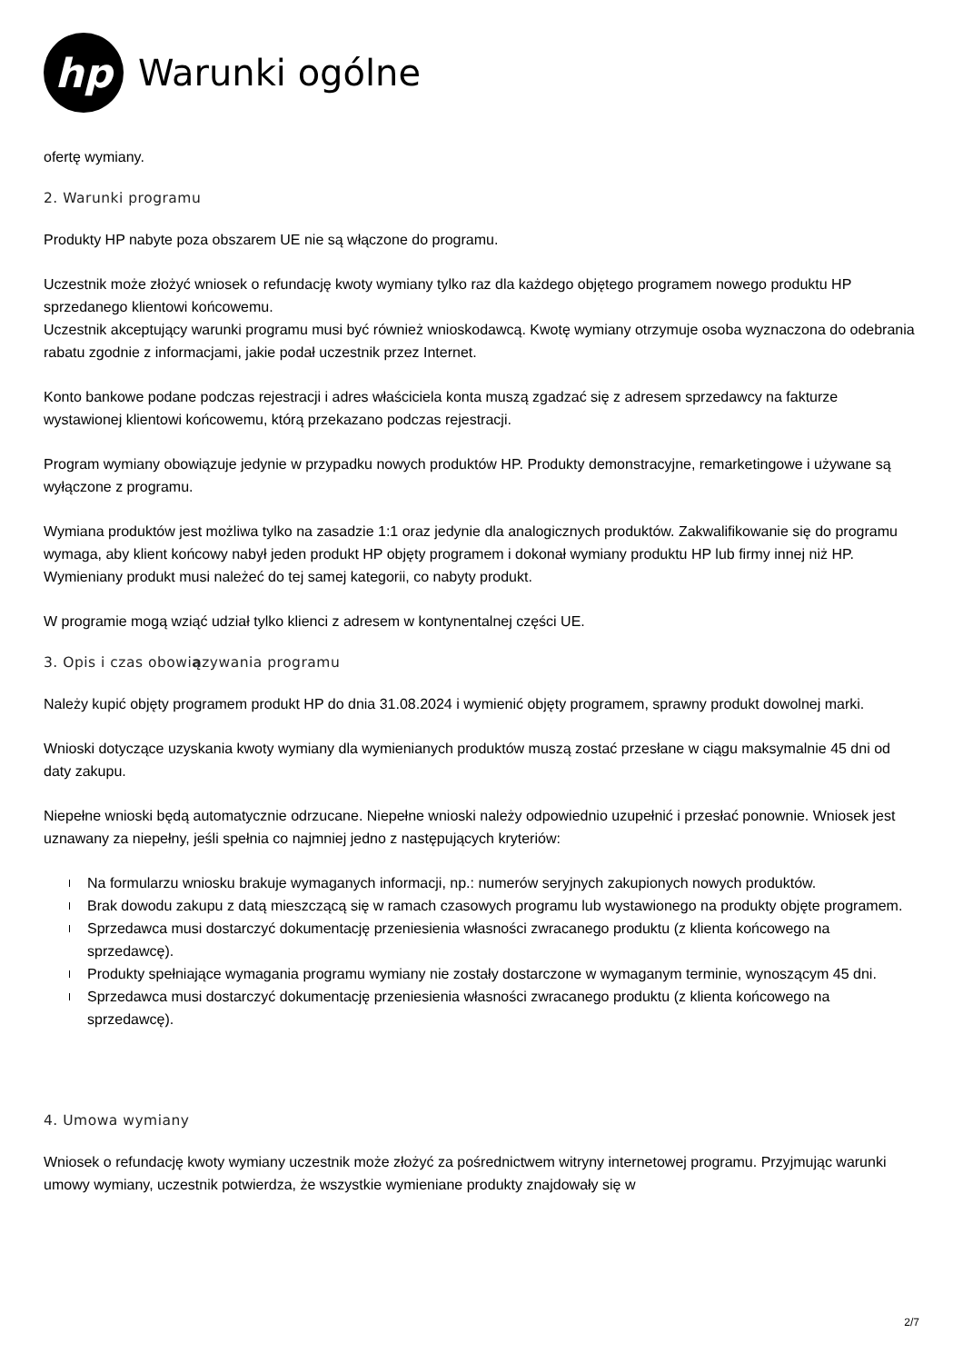hp
Warunki ogólne
ofertę wymiany.
2. Warunki programu
Produkty HP nabyte poza obszarem UE nie są włączone do programu.
Uczestnik może złożyć wniosek o refundację kwoty wymiany tylko raz dla każdego objętego programem nowego produktu HP sprzedanego klientowi końcowemu.
Uczestnik akceptujący warunki programu musi być również wnioskodawcą. Kwotę wymiany otrzymuje osoba wyznaczona do odebrania rabatu zgodnie z informacjami, jakie podał uczestnik przez Internet.
Konto bankowe podane podczas rejestracji i adres właściciela konta muszą zgadzać się z adresem sprzedawcy na fakturze wystawionej klientowi końcowemu, którą przekazano podczas rejestracji.
Program wymiany obowiązuje jedynie w przypadku nowych produktów HP. Produkty demonstracyjne, remarketingowe i używane są wyłączone z programu.
Wymiana produktów jest możliwa tylko na zasadzie 1:1 oraz jedynie dla analogicznych produktów. Zakwalifikowanie się do programu wymaga, aby klient końcowy nabył jeden produkt HP objęty programem i dokonał wymiany produktu HP lub firmy innej niż HP. Wymieniany produkt musi należeć do tej samej kategorii, co nabyty produkt.
W programie mogą wziąć udział tylko klienci z adresem w kontynentalnej części UE.
3. Opis i czas obowiązywania programu
Należy kupić objęty programem produkt HP do dnia 31.08.2024 i wymienić objęty programem, sprawny produkt dowolnej marki.
Wnioski dotyczące uzyskania kwoty wymiany dla wymienianych produktów muszą zostać przesłane w ciągu maksymalnie 45 dni od daty zakupu.
Niepełne wnioski będą automatycznie odrzucane. Niepełne wnioski należy odpowiednio uzupełnić i przesłać ponownie. Wniosek jest uznawany za niepełny, jeśli spełnia co najmniej jedno z następujących kryteriów:
Na formularzu wniosku brakuje wymaganych informacji, np.: numerów seryjnych zakupionych nowych produktów.
Brak dowodu zakupu z datą mieszczącą się w ramach czasowych programu lub wystawionego na produkty objęte programem.
Sprzedawca musi dostarczyć dokumentację przeniesienia własności zwracanego produktu (z klienta końcowego na sprzedawcę).
Produkty spełniające wymagania programu wymiany nie zostały dostarczone w wymaganym terminie, wynoszącym 45 dni.
Sprzedawca musi dostarczyć dokumentację przeniesienia własności zwracanego produktu (z klienta końcowego na sprzedawcę).
4. Umowa wymiany
Wniosek o refundację kwoty wymiany uczestnik może złożyć za pośrednictwem witryny internetowej programu. Przyjmując warunki umowy wymiany, uczestnik potwierdza, że wszystkie wymieniane produkty znajdowały się w
2/7